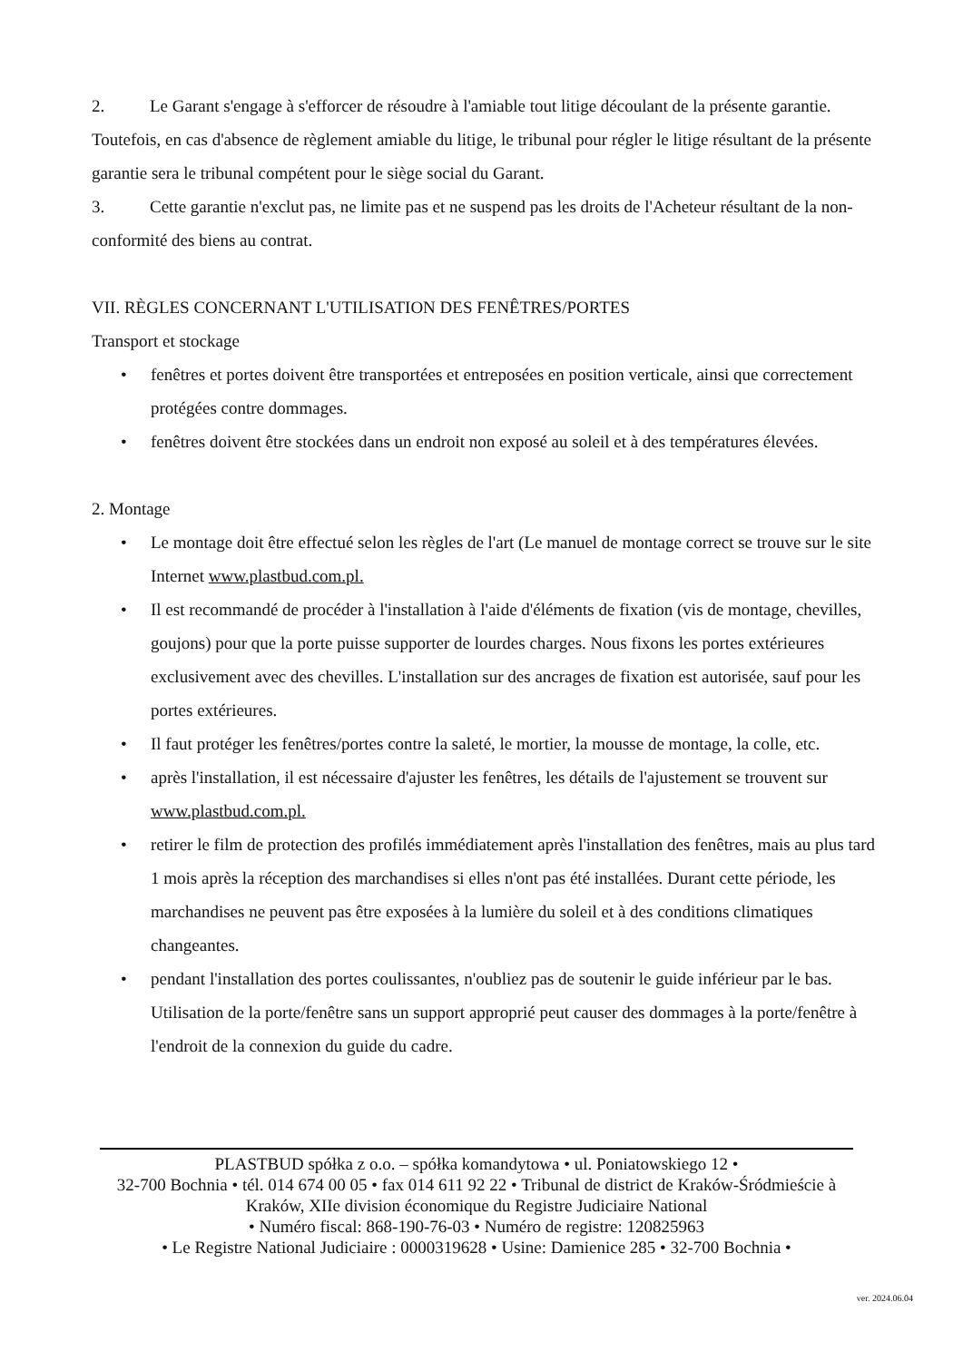2. Le Garant s'engage à s'efforcer de résoudre à l'amiable tout litige découlant de la présente garantie. Toutefois, en cas d'absence de règlement amiable du litige, le tribunal pour régler le litige résultant de la présente garantie sera le tribunal compétent pour le siège social du Garant.
3. Cette garantie n'exclut pas, ne limite pas et ne suspend pas les droits de l'Acheteur résultant de la non-conformité des biens au contrat.
VII. RÈGLES CONCERNANT L'UTILISATION DES FENÊTRES/PORTES
Transport et stockage
• fenêtres et portes doivent être transportées et entreposées en position verticale, ainsi que correctement protégées contre dommages.
• fenêtres doivent être stockées dans un endroit non exposé au soleil et à des températures élevées.
2. Montage
• Le montage doit être effectué selon les règles de l'art (Le manuel de montage correct se trouve sur le site Internet www.plastbud.com.pl.
• Il est recommandé de procéder à l'installation à l'aide d'éléments de fixation (vis de montage, chevilles, goujons) pour que la porte puisse supporter de lourdes charges. Nous fixons les portes extérieures exclusivement avec des chevilles. L'installation sur des ancrages de fixation est autorisée, sauf pour les portes extérieures.
• Il faut protéger les fenêtres/portes contre la saleté, le mortier, la mousse de montage, la colle, etc.
• après l'installation, il est nécessaire d'ajuster les fenêtres, les détails de l'ajustement se trouvent sur www.plastbud.com.pl.
• retirer le film de protection des profilés immédiatement après l'installation des fenêtres, mais au plus tard 1 mois après la réception des marchandises si elles n'ont pas été installées. Durant cette période, les marchandises ne peuvent pas être exposées à la lumière du soleil et à des conditions climatiques changeantes.
• pendant l'installation des portes coulissantes, n'oubliez pas de soutenir le guide inférieur par le bas. Utilisation de la porte/fenêtre sans un support approprié peut causer des dommages à la porte/fenêtre à l'endroit de la connexion du guide du cadre.
PLASTBUD spółka z o.o. – spółka komandytowa • ul. Poniatowskiego 12 •
32-700 Bochnia • tél. 014 674 00 05 • fax 014 611 92 22 • Tribunal de district de Kraków-Śródmieście à Kraków, XIIe division économique du Registre Judiciaire National
• Numéro fiscal: 868-190-76-03 • Numéro de registre: 120825963
• Le Registre National Judiciaire : 0000319628 • Usine: Damienice 285 • 32-700 Bochnia •
ver. 2024.06.04